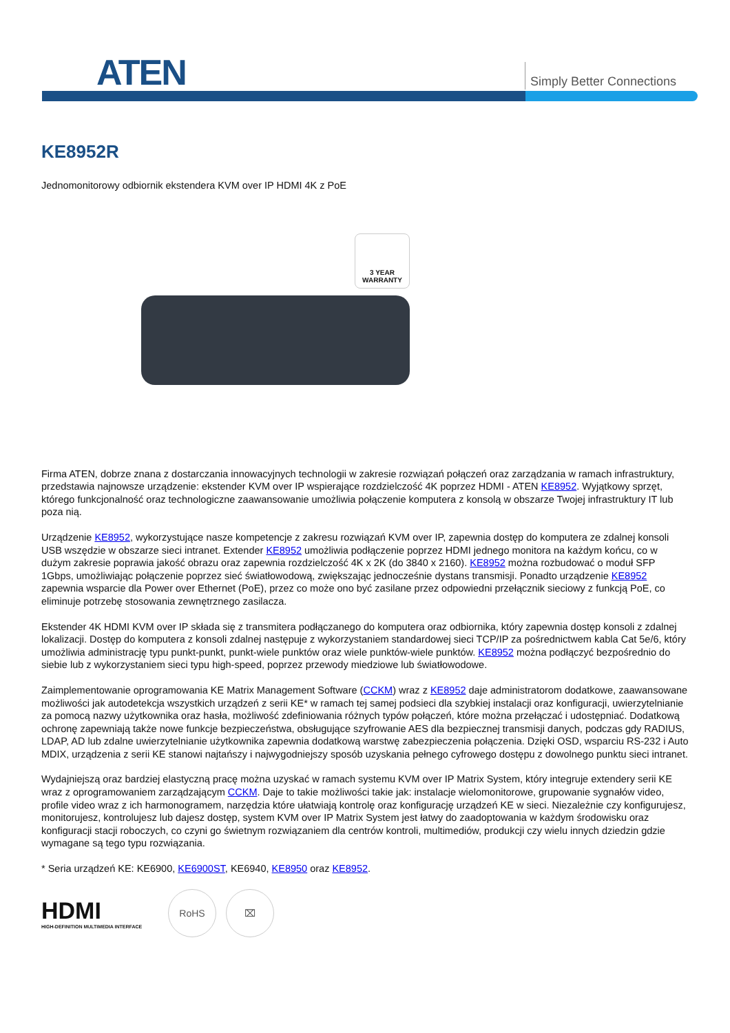ATEN Simply Better Connections
KE8952R
Jednomonitorowy odbiornik ekstendera KVM over IP HDMI 4K z PoE
3 YEAR WARRANTY
Firma ATEN, dobrze znana z dostarczania innowacyjnych technologii w zakresie rozwiązań połączeń oraz zarządzania w ramach infrastruktury, przedstawia najnowsze urządzenie: ekstender KVM over IP wspierające rozdzielczość 4K poprzez HDMI - ATEN KE8952. Wyjątkowy sprzęt, którego funkcjonalność oraz technologiczne zaawansowanie umożliwia połączenie komputera z konsolą w obszarze Twojej infrastruktury IT lub poza nią.
Urządzenie KE8952, wykorzystujące nasze kompetencje z zakresu rozwiązań KVM over IP, zapewnia dostęp do komputera ze zdalnej konsoli USB wszędzie w obszarze sieci intranet. Extender KE8952 umożliwia podłączenie poprzez HDMI jednego monitora na każdym końcu, co w dużym zakresie poprawia jakość obrazu oraz zapewnia rozdzielczość 4K x 2K (do 3840 x 2160). KE8952 można rozbudować o moduł SFP 1Gbps, umożliwiając połączenie poprzez sieć światłowodową, zwiększając jednocześnie dystans transmisji. Ponadto urządzenie KE8952 zapewnia wsparcie dla Power over Ethernet (PoE), przez co może ono być zasilane przez odpowiedni przełącznik sieciowy z funkcją PoE, co eliminuje potrzebę stosowania zewnętrznego zasilacza.
Ekstender 4K HDMI KVM over IP składa się z transmitera podłączanego do komputera oraz odbiornika, który zapewnia dostęp konsoli z zdalnej lokalizacji. Dostęp do komputera z konsoli zdalnej następuje z wykorzystaniem standardowej sieci TCP/IP za pośrednictwem kabla Cat 5e/6, który umożliwia administrację typu punkt-punkt, punkt-wiele punktów oraz wiele punktów-wiele punktów. KE8952 można podłączyć bezpośrednio do siebie lub z wykorzystaniem sieci typu high-speed, poprzez przewody miedziowe lub światłowodowe.
Zaimplementowanie oprogramowania KE Matrix Management Software (CCKM) wraz z KE8952 daje administratorom dodatkowe, zaawansowane możliwości jak autodetekcja wszystkich urządzeń z serii KE* w ramach tej samej podsieci dla szybkiej instalacji oraz konfiguracji, uwierzytelnianie za pomocą nazwy użytkownika oraz hasła, możliwość zdefiniowania różnych typów połączeń, które można przełączać i udostępniać. Dodatkową ochronę zapewniają także nowe funkcje bezpieczeństwa, obsługujące szyfrowanie AES dla bezpiecznej transmisji danych, podczas gdy RADIUS, LDAP, AD lub zdalne uwierzytelnianie użytkownika zapewnia dodatkową warstwę zabezpieczenia połączenia. Dzięki OSD, wsparciu RS-232 i Auto MDIX, urządzenia z serii KE stanowi najtańszy i najwygodniejszy sposób uzyskania pełnego cyfrowego dostępu z dowolnego punktu sieci intranet.
Wydajniejszą oraz bardziej elastyczną pracę można uzyskać w ramach systemu KVM over IP Matrix System, który integruje extendery serii KE wraz z oprogramowaniem zarządzającym CCKM. Daje to takie możliwości takie jak: instalacje wielomonitorowe, grupowanie sygnałów video, profile video wraz z ich harmonogramem, narzędzia które ułatwiają kontrolę oraz konfigurację urządzeń KE w sieci. Niezależnie czy konfigurujesz, monitorujesz, kontrolujesz lub dajesz dostęp, system KVM over IP Matrix System jest łatwy do zaadoptowania w każdym środowisku oraz konfiguracji stacji roboczych, co czyni go świetnym rozwiązaniem dla centrów kontroli, multimediów, produkcji czy wielu innych dziedzin gdzie wymagane są tego typu rozwiązania.
* Seria urządzeń KE: KE6900, KE6900ST, KE6940, KE8950 oraz KE8952.
HDMI
HIGH-DEFINITION MULTIMEDIA INTERFACE
RoHS ⌧